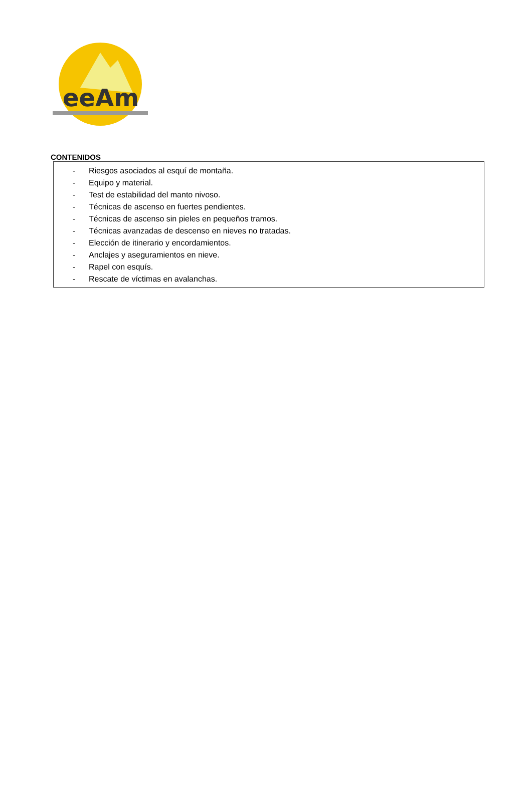eeAm
CONTENIDOS
- Riesgos asociados al esquí de montaña.
- Equipo y material.
- Test de estabilidad del manto nivoso.
- Técnicas de ascenso en fuertes pendientes.
- Técnicas de ascenso sin pieles en pequeños tramos.
- Técnicas avanzadas de descenso en nieves no tratadas.
- Elección de itinerario y encordamientos.
- Anclajes y aseguramientos en nieve.
- Rapel con esquís.
- Rescate de víctimas en avalanchas.